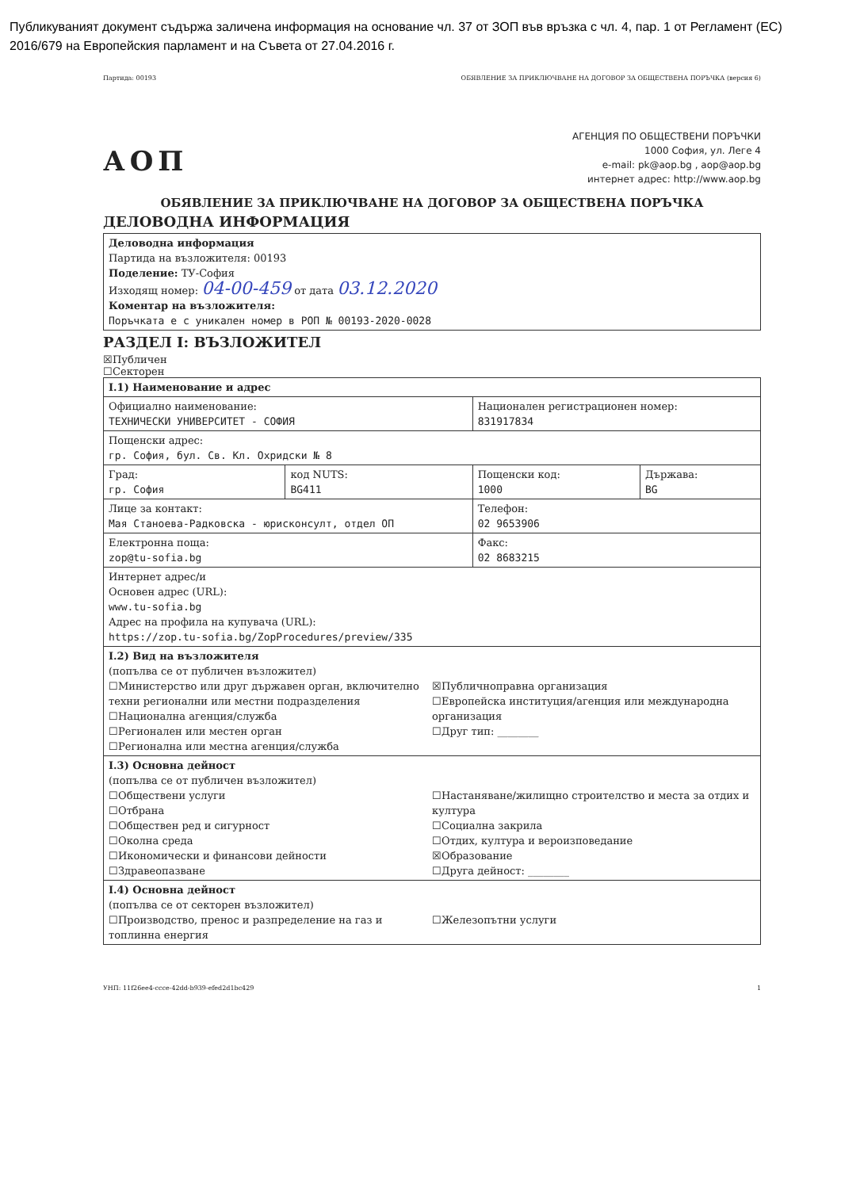Публикуваният документ съдържа заличена информация на основание чл. 37 от ЗОП във връзка с чл. 4, пар. 1 от Регламент (ЕС) 2016/679 на Европейския парламент и на Съвета от 27.04.2016 г.
Партида: 00193 ОБЯВЛЕНИЕ ЗА ПРИКЛЮЧВАНЕ НА ДОГОВОР ЗА ОБЩЕСТВЕНА ПОРЪЧКА (версия 6)
АОП
АГЕНЦИЯ ПО ОБЩЕСТВЕНИ ПОРЪЧКИ
1000 София, ул. Леге 4
e-mail: pk@aop.bg , aop@aop.bg
интернет адрес: http://www.aop.bg
ОБЯВЛЕНИЕ ЗА ПРИКЛЮЧВАНЕ НА ДОГОВОР ЗА ОБЩЕСТВЕНА ПОРЪЧКА
ДЕЛОВОДНА ИНФОРМАЦИЯ
| Деловодна информация Партида на възложителя: 00193 Поделение: ТУ-София Изходящ номер: 04-00-459 от дата 03.12.2020 Коментар на възложителя: Поръчката е с уникален номер в РОП № 00193-2020-0028 |
РАЗДЕЛ I: ВЪЗЛОЖИТЕЛ
☒Публичен
☐Секторен
| I.1) Наименование и адрес | | | |
| Официално наименование: ТЕХНИЧЕСКИ УНИВЕРСИТЕТ - СОФИЯ | | Национален регистрационен номер: 831917834 | |
| Пощенски адрес: гр. София, бул. Св. Кл. Охридски № 8 | | | |
| Град: гр. София | код NUTS: BG411 | Пощенски код: 1000 | Държава: BG |
| Лице за контакт: Мая Станоева-Радковска - юрисконсулт, отдел ОП | | Телефон: 02 9653906 | |
| Електронна поща: zop@tu-sofia.bg | | Факс: 02 8683215 | |
| Интернет адрес/и Основен адрес (URL): www.tu-sofia.bg Адрес на профила на купувача (URL): https://zop.tu-sofia.bg/ZopProcedures/preview/335 | | | |
| I.2) Вид на възложителя (попълва се от публичен възложител) ☐Министерство или друг държавен орган, включително техни регионални или местни подразделения ☐Национална агенция/служба ☐Регионален или местен орган ☐Регионална или местна агенция/служба ☒Публичноправна организация ☐Европейска институция/агенция или международна организация ☐Друг тип: ________ | | | |
| I.3) Основна дейност (попълва се от публичен възложител) ☐Обществени услуги ☐Отбрана ☐Обществен ред и сигурност ☐Околна среда ☐Икономически и финансови дейности ☐Здравеопазване ☐Настаняване/жилищно строителство и места за отдих и култура ☐Социална закрила ☐Отдих, култура и вероизповедание ☒Образование ☐Друга дейност: ________ | | | |
| I.4) Основна дейност (попълва се от секторен възложител) ☐Производство, пренос и разпределение на газ и топлинна енергия ☐Железопътни услуги | | | |
УНП: 11f26ee4-ccce-42dd-b939-efed2d1bc429 1